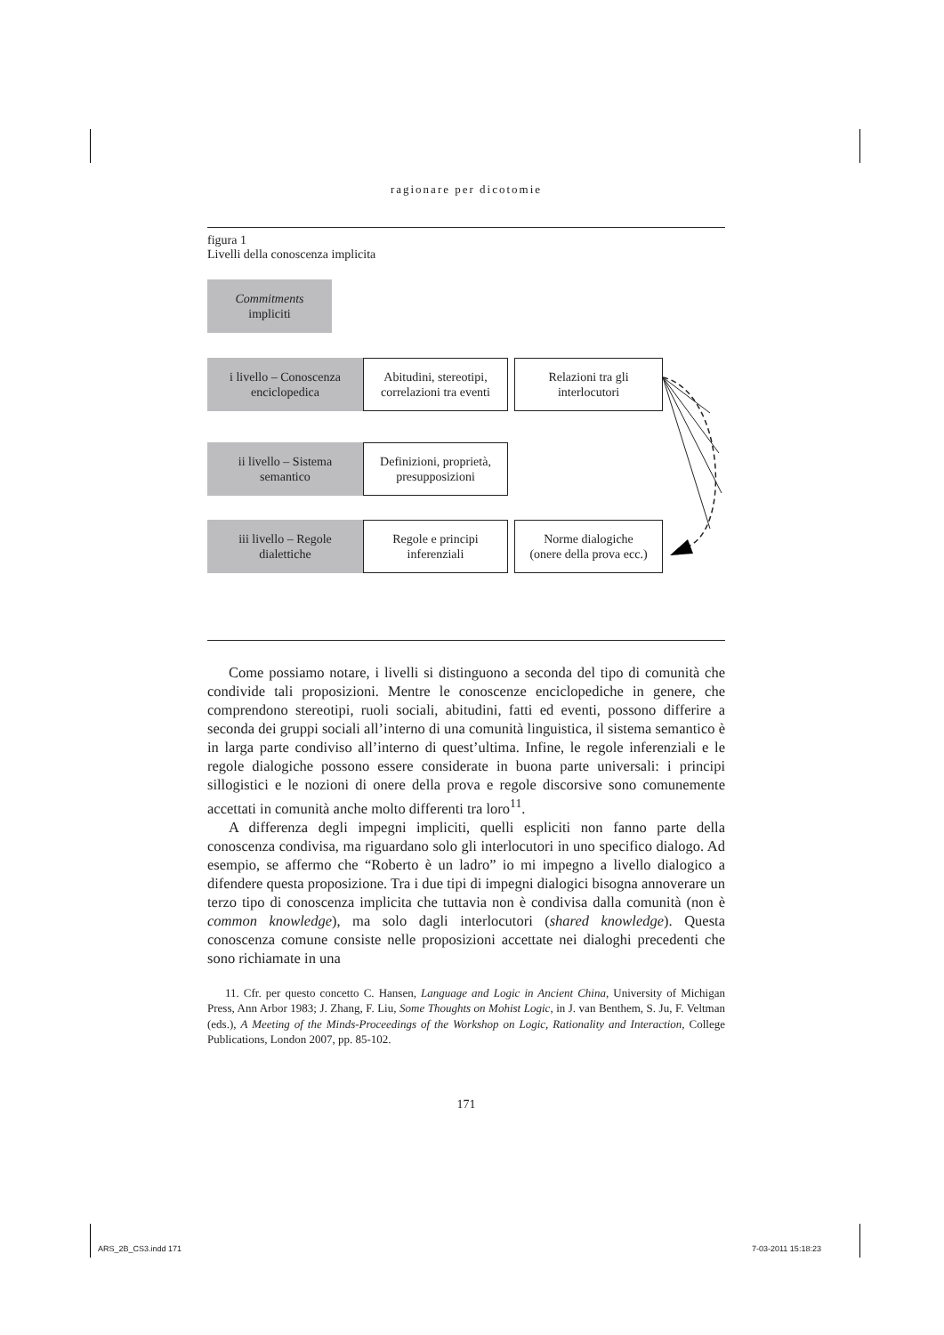ragionare per dicotomie
figura 1
Livelli della conoscenza implicita
Commitments
impliciti
i livello – Conoscenza
enciclopedica
Abitudini, stereotipi,
correlazioni tra eventi
Relazioni tra gli
interlocutori
ii livello – Sistema
semantico
Definizioni, proprietà,
presupposizioni
iii livello – Regole
dialettiche
Regole e principi
inferenziali
Norme dialogiche
(onere della prova ecc.)
Come possiamo notare, i livelli si distinguono a seconda del tipo di comunità che condivide tali proposizioni. Mentre le conoscenze enciclopediche in genere, che comprendono stereotipi, ruoli sociali, abitudini, fatti ed eventi, possono differire a seconda dei gruppi sociali all’interno di una comunità linguistica, il sistema semantico è in larga parte condiviso all’interno di quest’ultima. Infine, le regole inferenziali e le regole dialogiche possono essere considerate in buona parte universali: i principi sillogistici e le nozioni di onere della prova e regole discorsive sono comunemente accettati in comunità anche molto differenti tra loro<sup>11</sup>.
A differenza degli impegni impliciti, quelli espliciti non fanno parte della conoscenza condivisa, ma riguardano solo gli interlocutori in uno specifico dialogo. Ad esempio, se affermo che “Roberto è un ladro” io mi impegno a livello dialogico a difendere questa proposizione. Tra i due tipi di impegni dialogici bisogna annoverare un terzo tipo di conoscenza implicita che tuttavia non è condivisa dalla comunità (non è common knowledge), ma solo dagli interlocutori (shared knowledge). Questa conoscenza comune consiste nelle proposizioni accettate nei dialoghi precedenti che sono richiamate in una
11. Cfr. per questo concetto C. Hansen, Language and Logic in Ancient China, University of Michigan Press, Ann Arbor 1983; J. Zhang, F. Liu, Some Thoughts on Mohist Logic, in J. van Benthem, S. Ju, F. Veltman (eds.), A Meeting of the Minds-Proceedings of the Workshop on Logic, Rationality and Interaction, College Publications, London 2007, pp. 85-102.
171
ARS_2B_CS3.indd 171 7-03-2011 15:18:23